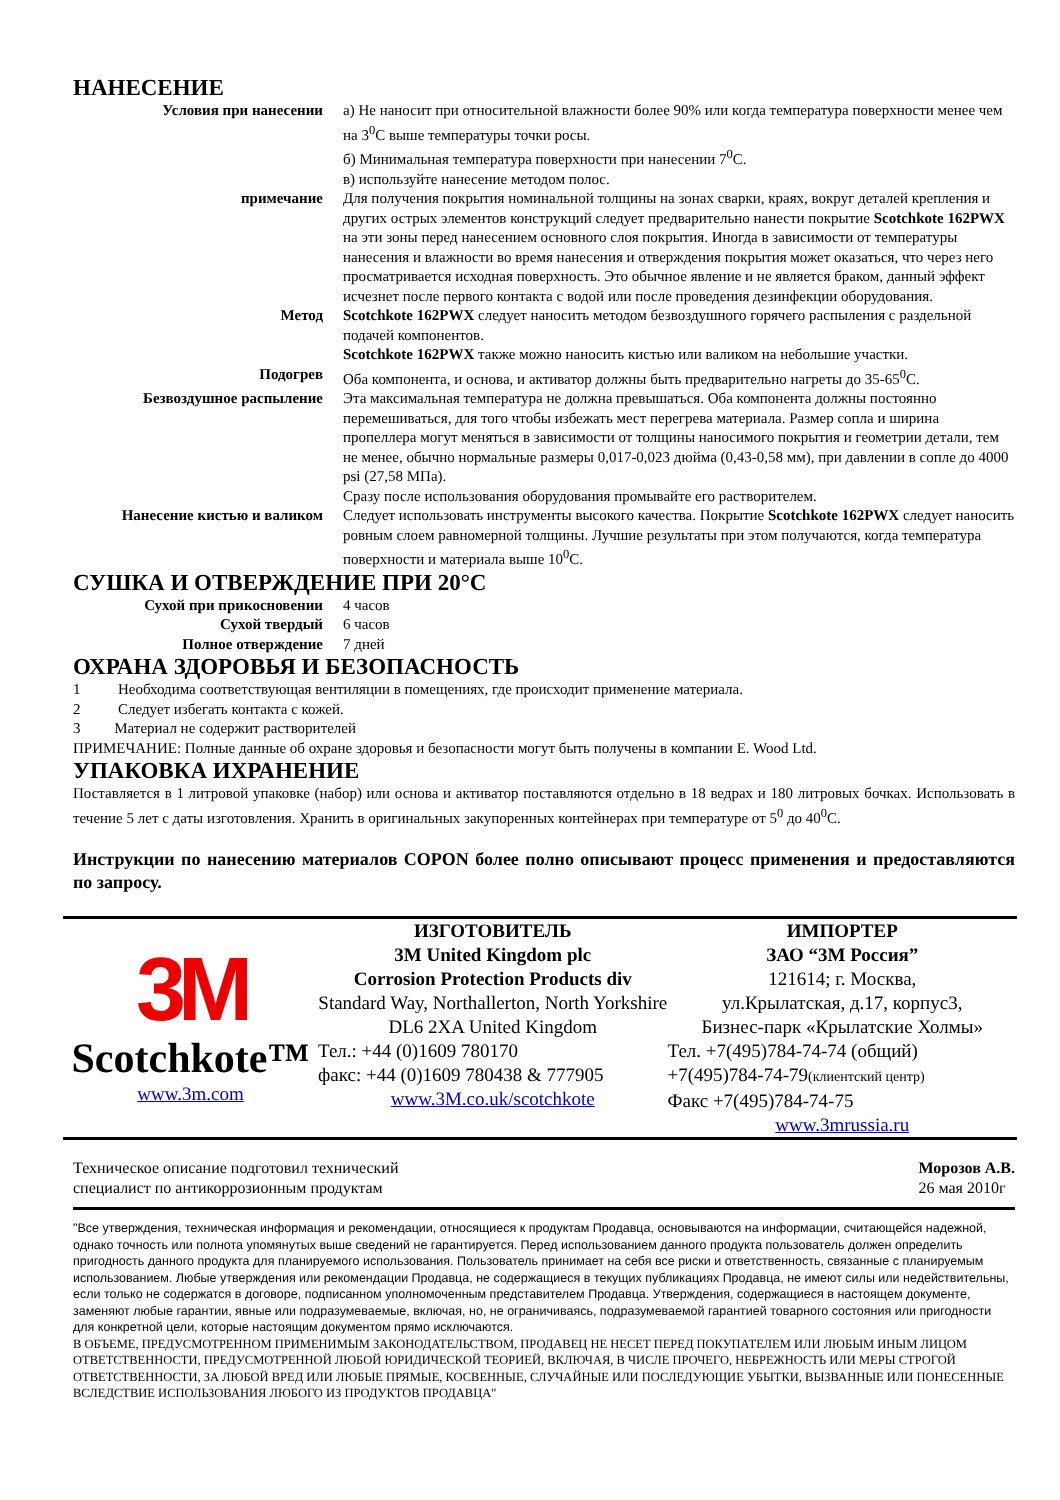НАНЕСЕНИЕ
| Условия при нанесении | а) Не наносит при относительной влажности более 90% или когда температура поверхности менее чем на 3<sup>0</sup>С выше температуры точки росы. б) Минимальная температура поверхности при нанесении 7<sup>0</sup>С. в) используйте нанесение методом полос. |
| примечание | Для получения покрытия номинальной толщины на зонах сварки, краях, вокруг деталей крепления и других острых элементов конструкций следует предварительно нанести покрытие Scotchkote 162PWX на эти зоны перед нанесением основного слоя покрытия. Иногда в зависимости от температуры нанесения и влажности во время нанесения и отверждения покрытия может оказаться, что через него просматривается исходная поверхность. Это обычное явление и не является браком, данный эффект исчезнет после первого контакта с водой или после проведения дезинфекции оборудования. |
| Метод | Scotchkote 162PWX следует наносить методом безвоздушного горячего распыления с раздельной подачей компонентов. Scotchkote 162PWX также можно наносить кистью или валиком на небольшие участки. |
| Подогрев | Оба компонента, и основа, и активатор должны быть предварительно нагреты до 35-65<sup>0</sup>С. |
| Безвоздушное распыление | Эта максимальная температура не должна превышаться. Оба компонента должны постоянно перемешиваться, для того чтобы избежать мест перегрева материала. Размер сопла и ширина пропеллера могут меняться в зависимости от толщины наносимого покрытия и геометрии детали, тем не менее, обычно нормальные размеры 0,017-0,023 дюйма (0,43-0,58 мм), при давлении в сопле до 4000 psi (27,58 МПа). Сразу после использования оборудования промывайте его растворителем. |
| Нанесение кистью и валиком | Следует использовать инструменты высокого качества. Покрытие Scotchkote 162PWX следует наносить ровным слоем равномерной толщины. Лучшие результаты при этом получаются, когда температура поверхности и материала выше 10<sup>0</sup>С. |
СУШКА И ОТВЕРЖДЕНИЕ ПРИ 20°С
| Сухой при прикосновении | 4 часов |
| Сухой твердый | 6 часов |
| Полное отверждение | 7 дней |
ОХРАНА ЗДОРОВЬЯ И БЕЗОПАСНОСТЬ
1 Необходима соответствующая вентиляции в помещениях, где происходит применение материала.
2 Следует избегать контакта с кожей.
3 Материал не содержит растворителей
ПРИМЕЧАНИЕ: Полные данные об охране здоровья и безопасности могут быть получены в компании E. Wood Ltd.
УПАКОВКА ИХРАНЕНИЕ
Поставляется в 1 литровой упаковке (набор) или основа и активатор поставляются отдельно в 18 ведрах и 180 литровых бочках. Использовать в течение 5 лет с даты изготовления. Хранить в оригинальных закупоренных контейнерах при температуре от 5<sup>0</sup> до 40<sup>0</sup>С.
Инструкции по нанесению материалов COPON более полно описывают процесс применения и предоставляются по запросу.
3M
Scotchkote™
www.3m.com
ИЗГОТОВИТЕЛЬ
3M United Kingdom plc
Corrosion Protection Products div
Standard Way, Northallerton, North Yorkshire DL6 2XA United Kingdom
Тел.: +44 (0)1609 780170
факс: +44 (0)1609 780438 & 777905
www.3M.co.uk/scotchkote
ИМПОРТЕР
ЗАО “3М Россия”
121614; г. Москва,
ул.Крылатская, д.17, корпус3,
Бизнес-парк «Крылатские Холмы»
Тел. +7(495)784-74-74 (общий)
+7(495)784-74-79(клиентский центр)
Факс +7(495)784-74-75
www.3mrussia.ru
Техническое описание подготовил технический
специалист по антикоррозионным продуктам
Морозов А.В.
26 мая 2010г
"Все утверждения, техническая информация и рекомендации, относящиеся к продуктам Продавца, основываются на информации, считающейся надежной, однако точность или полнота упомянутых выше сведений не гарантируется. Перед использованием данного продукта пользователь должен определить пригодность данного продукта для планируемого использования. Пользователь принимает на себя все риски и ответственность, связанные с планируемым использованием. Любые утверждения или рекомендации Продавца, не содержащиеся в текущих публикациях Продавца, не имеют силы или недействительны, если только не содержатся в договоре, подписанном уполномоченным представителем Продавца. Утверждения, содержащиеся в настоящем документе, заменяют любые гарантии, явные или подразумеваемые, включая, но, не ограничиваясь, подразумеваемой гарантией товарного состояния или пригодности для конкретной цели, которые настоящим документом прямо исключаются.
В ОБЪЕМЕ, ПРЕДУСМОТРЕННОМ ПРИМЕНИМЫМ ЗАКОНОДАТЕЛЬСТВОМ, ПРОДАВЕЦ НЕ НЕСЕТ ПЕРЕД ПОКУПАТЕЛЕМ ИЛИ ЛЮБЫМ ИНЫМ ЛИЦОМ ОТВЕТСТВЕННОСТИ, ПРЕДУСМОТРЕННОЙ ЛЮБОЙ ЮРИДИЧЕСКОЙ ТЕОРИЕЙ, ВКЛЮЧАЯ, В ЧИСЛЕ ПРОЧЕГО, НЕБРЕЖНОСТЬ ИЛИ МЕРЫ СТРОГОЙ ОТВЕТСТВЕННОСТИ, ЗА ЛЮБОЙ ВРЕД ИЛИ ЛЮБЫЕ ПРЯМЫЕ, КОСВЕННЫЕ, СЛУЧАЙНЫЕ ИЛИ ПОСЛЕДУЮЩИЕ УБЫТКИ, ВЫЗВАННЫЕ ИЛИ ПОНЕСЕННЫЕ ВСЛЕДСТВИЕ ИСПОЛЬЗОВАНИЯ ЛЮБОГО ИЗ ПРОДУКТОВ ПРОДАВЦА"